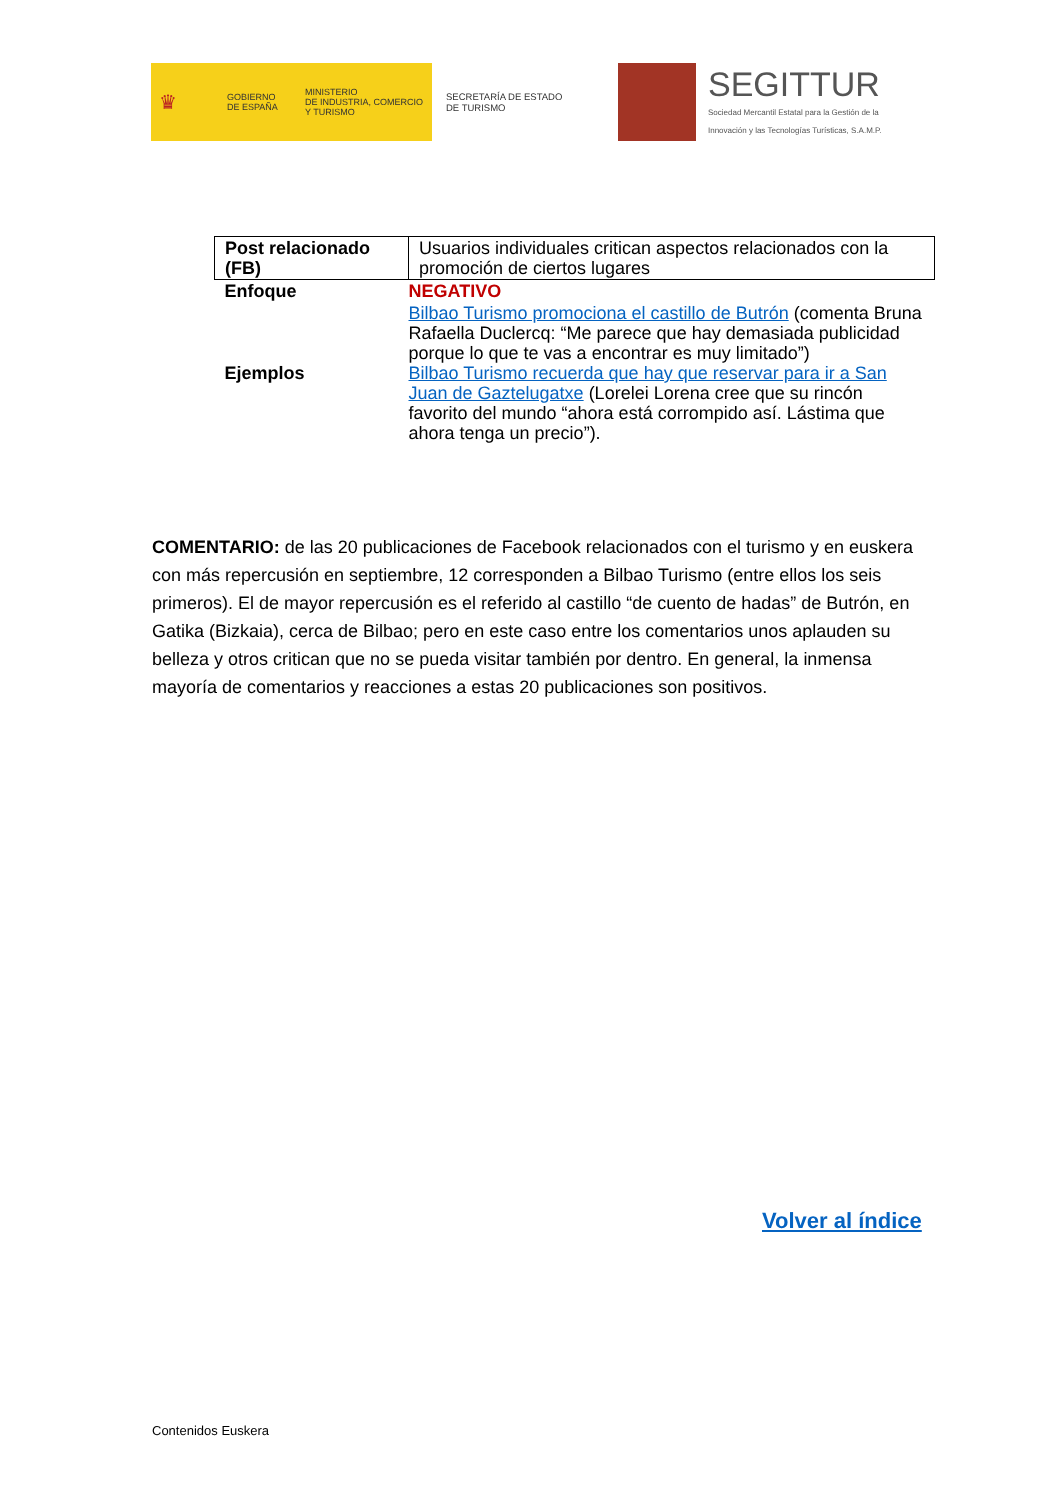♛
GOBIERNO
DE ESPAÑA
MINISTERIO
DE INDUSTRIA, COMERCIO
Y TURISMO
SECRETARÍA DE ESTADO
DE TURISMO
SEGITTUR
Sociedad Mercantil Estatal para la Gestión de la
Innovación y las Tecnologías Turísticas, S.A.M.P.
| Post relacionado (FB) | Usuarios individuales critican aspectos relacionados con la promoción de ciertos lugares |
| Enfoque | NEGATIVO |
| Ejemplos | Bilbao Turismo promociona el castillo de Butrón (comenta Bruna Rafaella Duclercq: “Me parece que hay demasiada publicidad porque lo que te vas a encontrar es muy limitado”) Bilbao Turismo recuerda que hay que reservar para ir a San Juan de Gaztelugatxe (Lorelei Lorena cree que su rincón favorito del mundo “ahora está corrompido así. Lástima que ahora tenga un precio”). |
COMENTARIO: de las 20 publicaciones de Facebook relacionados con el turismo y en euskera con más repercusión en septiembre, 12 corresponden a Bilbao Turismo (entre ellos los seis primeros). El de mayor repercusión es el referido al castillo “de cuento de hadas” de Butrón, en Gatika (Bizkaia), cerca de Bilbao; pero en este caso entre los comentarios unos aplauden su belleza y otros critican que no se pueda visitar también por dentro. En general, la inmensa mayoría de comentarios y reacciones a estas 20 publicaciones son positivos.
Volver al índice
Contenidos Euskera